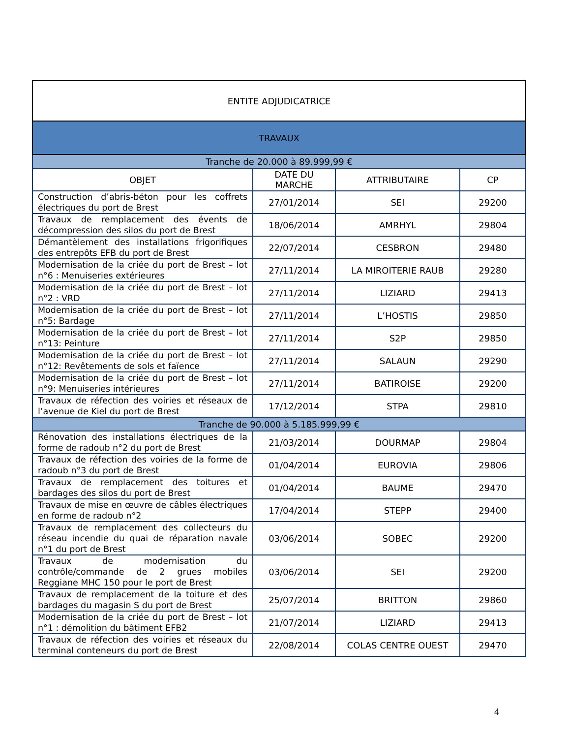| ENTITE ADJUDICATRICE | | | |
| --- | --- | --- | --- |
| TRAVAUX | | | |
| Tranche de 20.000 à 89.999,99 € | | | |
| OBJET | DATE DU MARCHE | ATTRIBUTAIRE | CP |
| Construction d’abris-béton pour les coffrets électriques du port de Brest | 27/01/2014 | SEI | 29200 |
| Travaux de remplacement des évents de décompression des silos du port de Brest | 18/06/2014 | AMRHYL | 29804 |
| Démantèlement des installations frigorifiques des entrepôts EFB du port de Brest | 22/07/2014 | CESBRON | 29480 |
| Modernisation de la criée du port de Brest – lot n°6 : Menuiseries extérieures | 27/11/2014 | LA MIROITERIE RAUB | 29280 |
| Modernisation de la criée du port de Brest – lot n°2 : VRD | 27/11/2014 | LIZIARD | 29413 |
| Modernisation de la criée du port de Brest – lot n°5: Bardage | 27/11/2014 | L’HOSTIS | 29850 |
| Modernisation de la criée du port de Brest – lot n°13: Peinture | 27/11/2014 | S2P | 29850 |
| Modernisation de la criée du port de Brest – lot n°12: Revêtements de sols et faïence | 27/11/2014 | SALAUN | 29290 |
| Modernisation de la criée du port de Brest – lot n°9: Menuiseries intérieures | 27/11/2014 | BATIROISE | 29200 |
| Travaux de réfection des voiries et réseaux de l’avenue de Kiel du port de Brest | 17/12/2014 | STPA | 29810 |
| Tranche de 90.000 à 5.185.999,99 € | | | |
| Rénovation des installations électriques de la forme de radoub n°2 du port de Brest | 21/03/2014 | DOURMAP | 29804 |
| Travaux de réfection des voiries de la forme de radoub n°3 du port de Brest | 01/04/2014 | EUROVIA | 29806 |
| Travaux de remplacement des toitures et bardages des silos du port de Brest | 01/04/2014 | BAUME | 29470 |
| Travaux de mise en œuvre de câbles électriques en forme de radoub n°2 | 17/04/2014 | STEPP | 29400 |
| Travaux de remplacement des collecteurs du réseau incendie du quai de réparation navale n°1 du port de Brest | 03/06/2014 | SOBEC | 29200 |
| Travaux de modernisation du contrôle/commande de 2 grues mobiles Reggiane MHC 150 pour le port de Brest | 03/06/2014 | SEI | 29200 |
| Travaux de remplacement de la toiture et des bardages du magasin S du port de Brest | 25/07/2014 | BRITTON | 29860 |
| Modernisation de la criée du port de Brest – lot n°1 : démolition du bâtiment EFB2 | 21/07/2014 | LIZIARD | 29413 |
| Travaux de réfection des voiries et réseaux du terminal conteneurs du port de Brest | 22/08/2014 | COLAS CENTRE OUEST | 29470 |
4